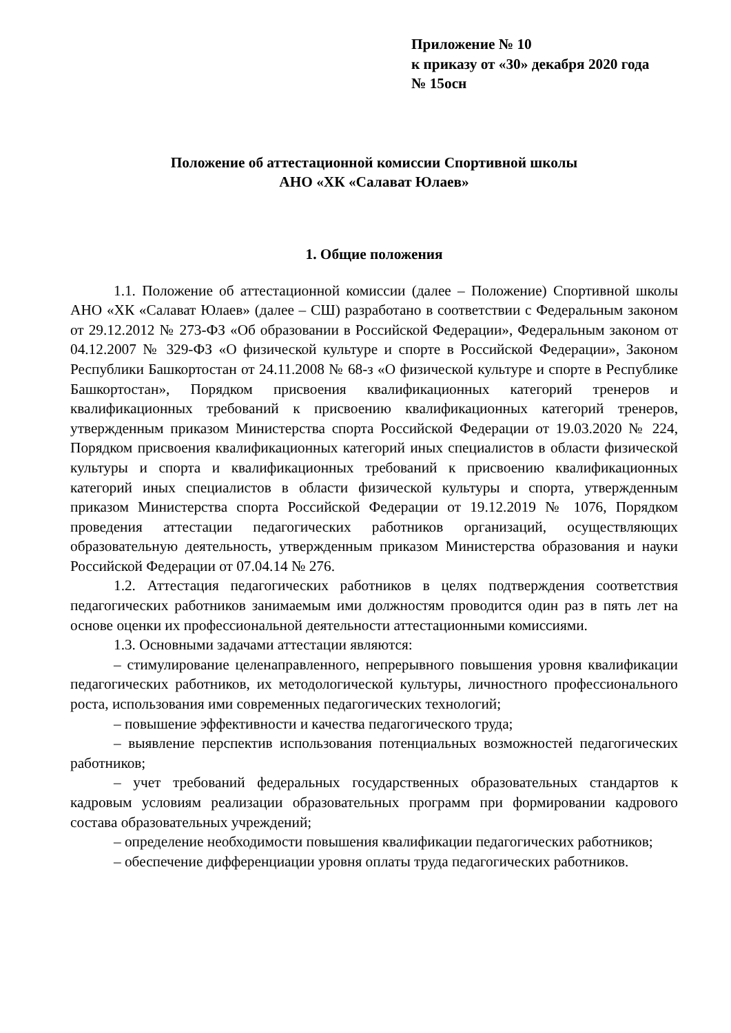Приложение № 10
к приказу от «30» декабря 2020 года
№ 15осн
Положение об аттестационной комиссии Спортивной школы
АНО «ХК «Салават Юлаев»
1. Общие положения
1.1. Положение об аттестационной комиссии (далее – Положение) Спортивной школы АНО «ХК «Салават Юлаев» (далее – СШ) разработано в соответствии с Федеральным законом от 29.12.2012 № 273-ФЗ «Об образовании в Российской Федерации», Федеральным законом от 04.12.2007 № 329-ФЗ «О физической культуре и спорте в Российской Федерации», Законом Республики Башкортостан от 24.11.2008 № 68-з «О физической культуре и спорте в Республике Башкортостан», Порядком присвоения квалификационных категорий тренеров и квалификационных требований к присвоению квалификационных категорий тренеров, утвержденным приказом Министерства спорта Российской Федерации от 19.03.2020 № 224, Порядком присвоения квалификационных категорий иных специалистов в области физической культуры и спорта и квалификационных требований к присвоению квалификационных категорий иных специалистов в области физической культуры и спорта, утвержденным приказом Министерства спорта Российской Федерации от 19.12.2019 № 1076, Порядком проведения аттестации педагогических работников организаций, осуществляющих образовательную деятельность, утвержденным приказом Министерства образования и науки Российской Федерации от 07.04.14 № 276.
1.2. Аттестация педагогических работников в целях подтверждения соответствия педагогических работников занимаемым ими должностям проводится один раз в пять лет на основе оценки их профессиональной деятельности аттестационными комиссиями.
1.3. Основными задачами аттестации являются:
– стимулирование целенаправленного, непрерывного повышения уровня квалификации педагогических работников, их методологической культуры, личностного профессионального роста, использования ими современных педагогических технологий;
– повышение эффективности и качества педагогического труда;
– выявление перспектив использования потенциальных возможностей педагогических работников;
– учет требований федеральных государственных образовательных стандартов к кадровым условиям реализации образовательных программ при формировании кадрового состава образовательных учреждений;
– определение необходимости повышения квалификации педагогических работников;
– обеспечение дифференциации уровня оплаты труда педагогических работников.